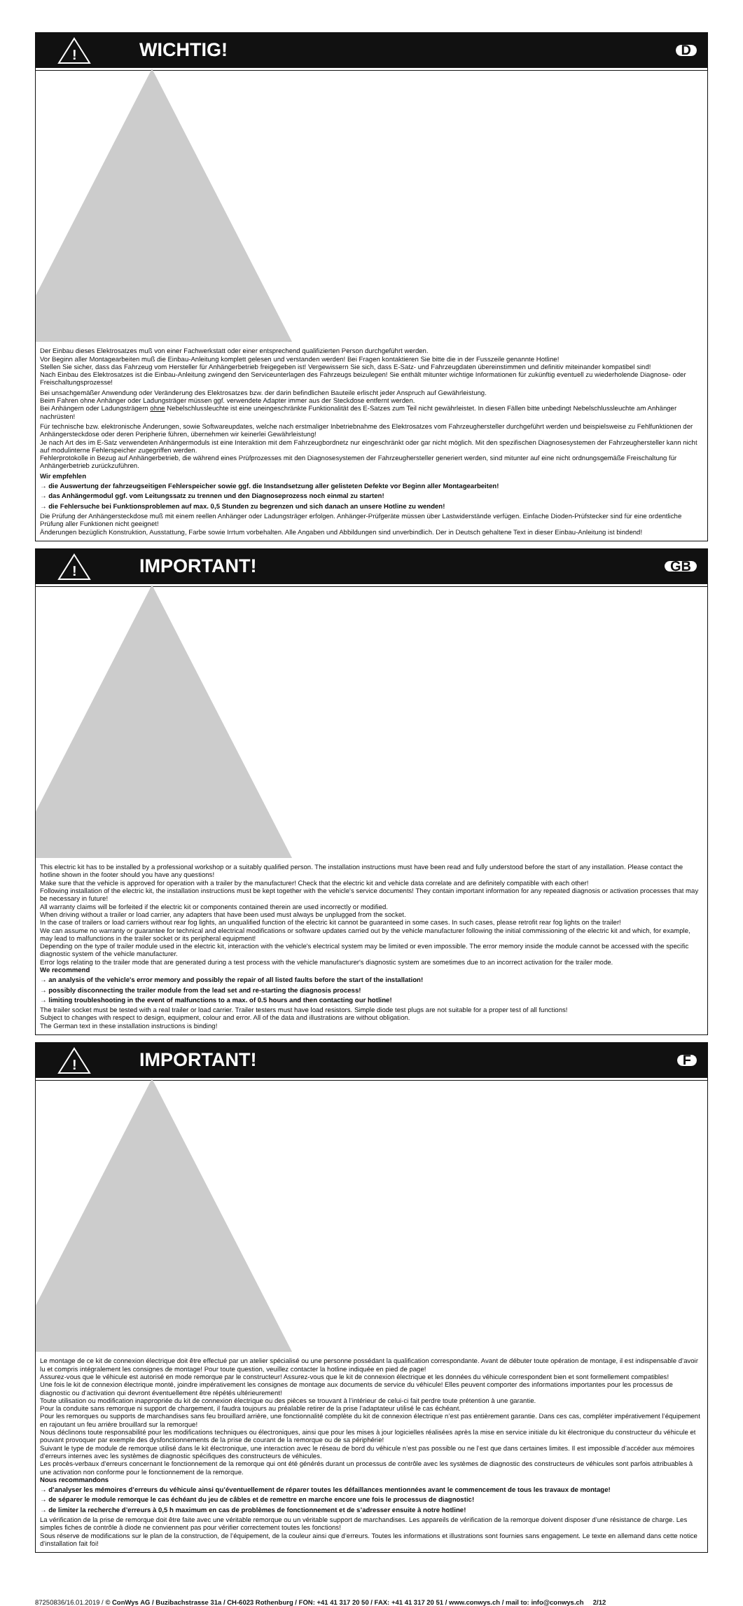!
WICHTIG!
D
Der Einbau dieses Elektrosatzes muß von einer Fachwerkstatt oder einer entsprechend qualifizierten Person durchgeführt werden.
Vor Beginn aller Montagearbeiten muß die Einbau-Anleitung komplett gelesen und verstanden werden! Bei Fragen kontaktieren Sie bitte die in der Fusszeile genannte Hotline!
Stellen Sie sicher, dass das Fahrzeug vom Hersteller für Anhängerbetrieb freigegeben ist! Vergewissern Sie sich, dass E-Satz- und Fahrzeugdaten übereinstimmen und definitiv miteinander kompatibel sind!
Nach Einbau des Elektrosatzes ist die Einbau-Anleitung zwingend den Serviceunterlagen des Fahrzeugs beizulegen! Sie enthält mitunter wichtige Informationen für zukünftig eventuell zu wiederholende Diagnose- oder Freischaltungsprozesse!
Bei unsachgemäßer Anwendung oder Veränderung des Elektrosatzes bzw. der darin befindlichen Bauteile erlischt jeder Anspruch auf Gewährleistung.
Beim Fahren ohne Anhänger oder Ladungsträger müssen ggf. verwendete Adapter immer aus der Steckdose entfernt werden.
Bei Anhängern oder Ladungsträgern ohne Nebelschlussleuchte ist eine uneingeschränkte Funktionalität des E-Satzes zum Teil nicht gewährleistet. In diesen Fällen bitte unbedingt Nebelschlussleuchte am Anhänger nachrüsten!
Für technische bzw. elektronische Änderungen, sowie Softwareupdates, welche nach erstmaliger Inbetriebnahme des Elektrosatzes vom Fahrzeughersteller durchgeführt werden und beispielsweise zu Fehlfunktionen der Anhängersteckdose oder deren Peripherie führen, übernehmen wir keinerlei Gewährleistung!
Je nach Art des im E-Satz verwendeten Anhängermoduls ist eine Interaktion mit dem Fahrzeugbordnetz nur eingeschränkt oder gar nicht möglich. Mit den spezifischen Diagnosesystemen der Fahrzeughersteller kann nicht auf modulinterne Fehlerspeicher zugegriffen werden.
Fehlerprotokolle in Bezug auf Anhängerbetrieb, die während eines Prüfprozesses mit den Diagnosesystemen der Fahrzeughersteller generiert werden, sind mitunter auf eine nicht ordnungsgemäße Freischaltung für Anhängerbetrieb zurückzuführen.
Wir empfehlen
→ die Auswertung der fahrzeugseitigen Fehlerspeicher sowie ggf. die Instandsetzung aller gelisteten Defekte vor Beginn aller Montagearbeiten!
→ das Anhängermodul ggf. vom Leitungssatz zu trennen und den Diagnoseprozess noch einmal zu starten!
→ die Fehlersuche bei Funktionsproblemen auf max. 0,5 Stunden zu begrenzen und sich danach an unsere Hotline zu wenden!
Die Prüfung der Anhängersteckdose muß mit einem reellen Anhänger oder Ladungsträger erfolgen. Anhänger-Prüfgeräte müssen über Lastwiderstände verfügen. Einfache Dioden-Prüfstecker sind für eine ordentliche Prüfung aller Funktionen nicht geeignet!
Änderungen bezüglich Konstruktion, Ausstattung, Farbe sowie Irrtum vorbehalten. Alle Angaben und Abbildungen sind unverbindlich. Der in Deutsch gehaltene Text in dieser Einbau-Anleitung ist bindend!
!
IMPORTANT!
GB
This electric kit has to be installed by a professional workshop or a suitably qualified person. The installation instructions must have been read and fully understood before the start of any installation. Please contact the hotline shown in the footer should you have any questions!
Make sure that the vehicle is approved for operation with a trailer by the manufacturer! Check that the electric kit and vehicle data correlate and are definitely compatible with each other!
Following installation of the electric kit, the installation instructions must be kept together with the vehicle's service documents! They contain important information for any repeated diagnosis or activation processes that may be necessary in future!
All warranty claims will be forfeited if the electric kit or components contained therein are used incorrectly or modified.
When driving without a trailer or load carrier, any adapters that have been used must always be unplugged from the socket.
In the case of trailers or load carriers without rear fog lights, an unqualified function of the electric kit cannot be guaranteed in some cases. In such cases, please retrofit rear fog lights on the trailer!
We can assume no warranty or guarantee for technical and electrical modifications or software updates carried out by the vehicle manufacturer following the initial commissioning of the electric kit and which, for example, may lead to malfunctions in the trailer socket or its peripheral equipment!
Depending on the type of trailer module used in the electric kit, interaction with the vehicle's electrical system may be limited or even impossible. The error memory inside the module cannot be accessed with the specific diagnostic system of the vehicle manufacturer.
Error logs relating to the trailer mode that are generated during a test process with the vehicle manufacturer's diagnostic system are sometimes due to an incorrect activation for the trailer mode.
We recommend
→ an analysis of the vehicle's error memory and possibly the repair of all listed faults before the start of the installation!
→ possibly disconnecting the trailer module from the lead set and re-starting the diagnosis process!
→ limiting troubleshooting in the event of malfunctions to a max. of 0.5 hours and then contacting our hotline!
The trailer socket must be tested with a real trailer or load carrier. Trailer testers must have load resistors. Simple diode test plugs are not suitable for a proper test of all functions!
Subject to changes with respect to design, equipment, colour and error. All of the data and illustrations are without obligation.
The German text in these installation instructions is binding!
!
IMPORTANT!
F
Le montage de ce kit de connexion électrique doit être effectué par un atelier spécialisé ou une personne possédant la qualification correspondante. Avant de débuter toute opération de montage, il est indispensable d’avoir lu et compris intégralement les consignes de montage! Pour toute question, veuillez contacter la hotline indiquée en pied de page!
Assurez-vous que le véhicule est autorisé en mode remorque par le constructeur! Assurez-vous que le kit de connexion électrique et les données du véhicule correspondent bien et sont formellement compatibles!
Une fois le kit de connexion électrique monté, joindre impérativement les consignes de montage aux documents de service du véhicule! Elles peuvent comporter des informations importantes pour les processus de diagnostic ou d’activation qui devront éventuellement être répétés ultérieurement!
Toute utilisation ou modification inappropriée du kit de connexion électrique ou des pièces se trouvant à l’intérieur de celui-ci fait perdre toute prétention à une garantie.
Pour la conduite sans remorque ni support de chargement, il faudra toujours au préalable retirer de la prise l’adaptateur utilisé le cas échéant.
Pour les remorques ou supports de marchandises sans feu brouillard arrière, une fonctionnalité complète du kit de connexion électrique n’est pas entièrement garantie. Dans ces cas, compléter impérativement l’équipement en rajoutant un feu arrière brouillard sur la remorque!
Nous déclinons toute responsabilité pour les modifications techniques ou électroniques, ainsi que pour les mises à jour logicielles réalisées après la mise en service initiale du kit électronique du constructeur du véhicule et pouvant provoquer par exemple des dysfonctionnements de la prise de courant de la remorque ou de sa périphérie!
Suivant le type de module de remorque utilisé dans le kit électronique, une interaction avec le réseau de bord du véhicule n’est pas possible ou ne l’est que dans certaines limites. Il est impossible d’accéder aux mémoires d’erreurs internes avec les systèmes de diagnostic spécifiques des constructeurs de véhicules.
Les procès-verbaux d’erreurs concernant le fonctionnement de la remorque qui ont été générés durant un processus de contrôle avec les systèmes de diagnostic des constructeurs de véhicules sont parfois attribuables à une activation non conforme pour le fonctionnement de la remorque.
Nous recommandons
→ d’analyser les mémoires d’erreurs du véhicule ainsi qu’éventuellement de réparer toutes les défaillances mentionnées avant le commencement de tous les travaux de montage!
→ de séparer le module remorque le cas échéant du jeu de câbles et de remettre en marche encore une fois le processus de diagnostic!
→ de limiter la recherche d’erreurs à 0,5 h maximum en cas de problèmes de fonctionnement et de s’adresser ensuite à notre hotline!
La vérification de la prise de remorque doit être faite avec une véritable remorque ou un véritable support de marchandises. Les appareils de vérification de la remorque doivent disposer d’une résistance de charge. Les simples fiches de contrôle à diode ne conviennent pas pour vérifier correctement toutes les fonctions!
Sous réserve de modifications sur le plan de la construction, de l’équipement, de la couleur ainsi que d’erreurs. Toutes les informations et illustrations sont fournies sans engagement. Le texte en allemand dans cette notice d’installation fait foi!
87250836/16.01.2019 / © ConWys AG / Buzibachstrasse 31a / CH-6023 Rothenburg / FON: +41 41 317 20 50 / FAX: +41 41 317 20 51 / www.conwys.ch / mail to: info@conwys.ch 2/12